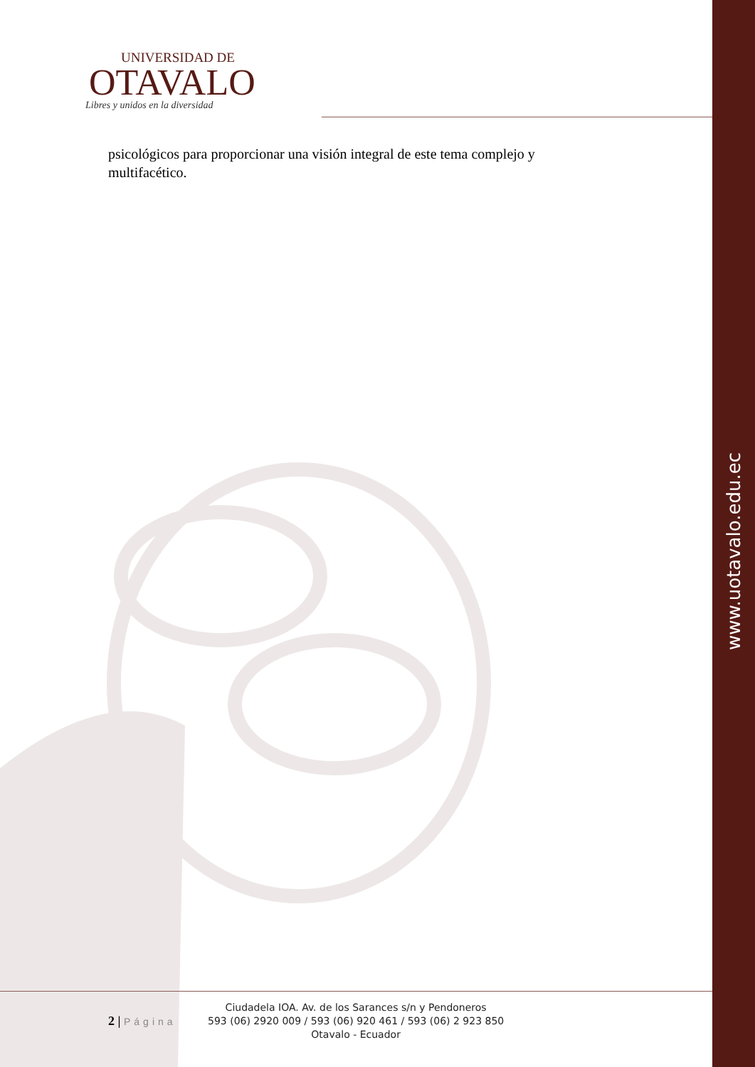www.uotavalo.edu.ec
UNIVERSIDAD DE
OTAVALO
Libres y unidos en la diversidad
psicológicos para proporcionar una visión integral de este tema complejo y multifacético.
2 | Página
Ciudadela IOA. Av. de los Sarances s/n y Pendoneros
593 (06) 2920 009 / 593 (06) 920 461 / 593 (06) 2 923 850
Otavalo - Ecuador